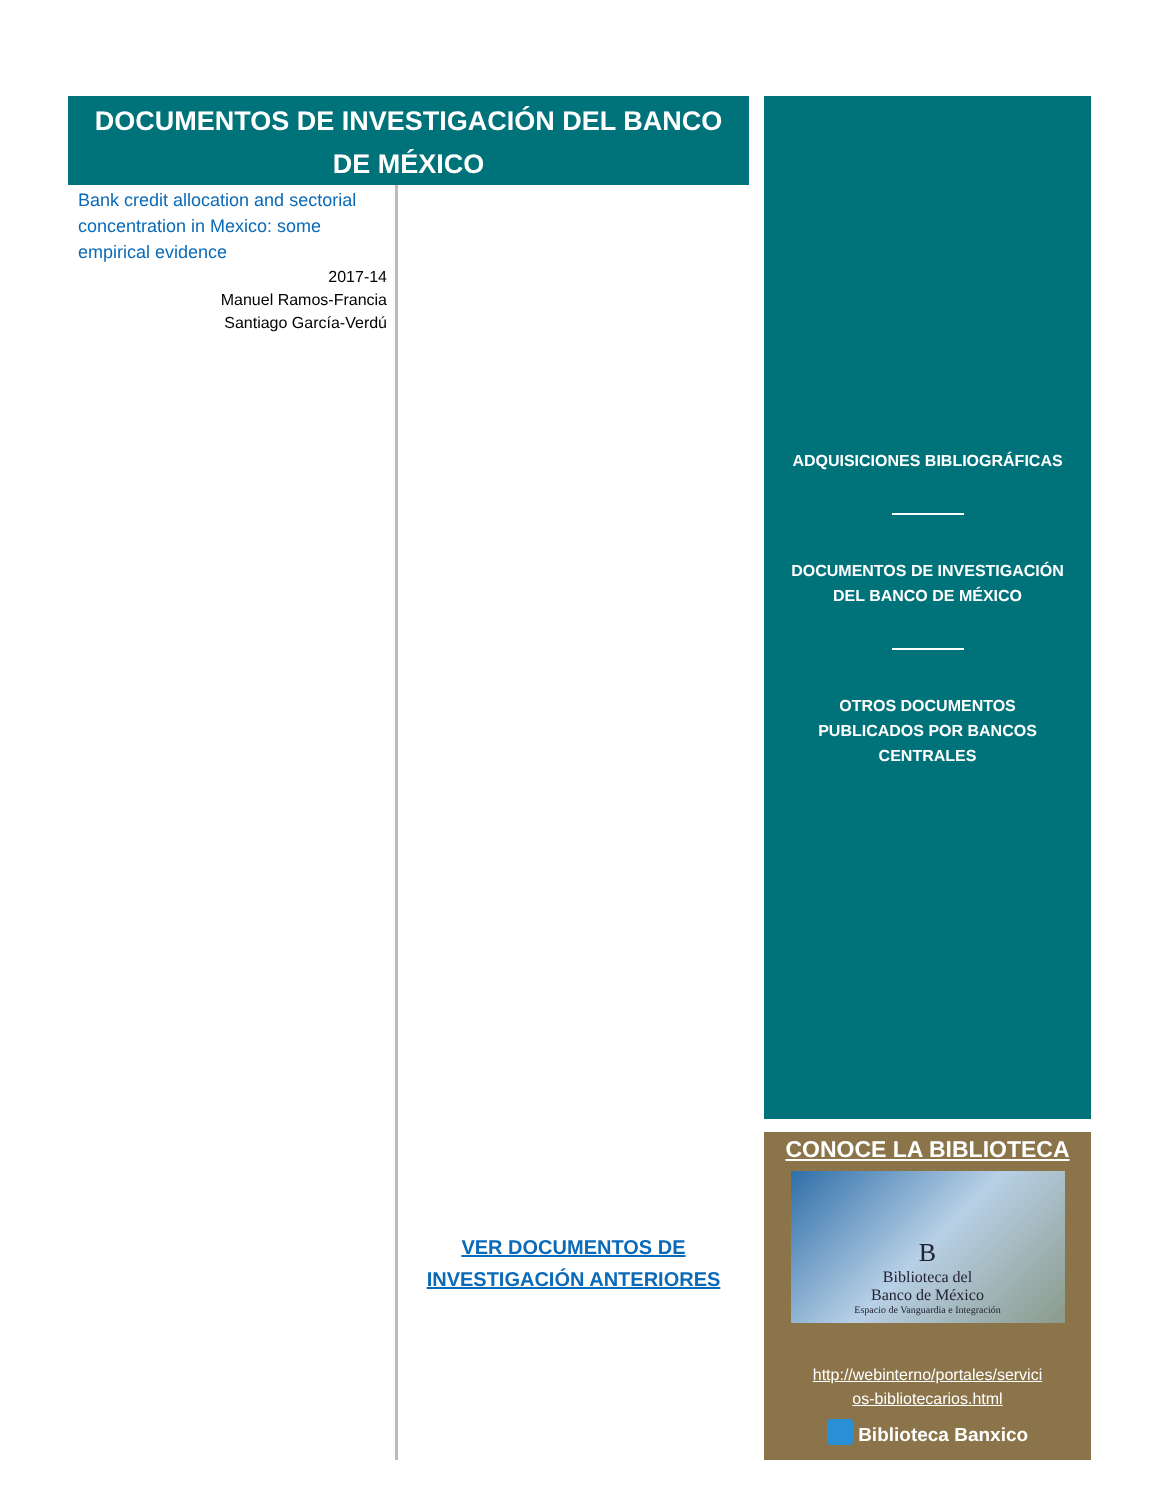DOCUMENTOS DE INVESTIGACIÓN DEL BANCO DE MÉXICO
Bank credit allocation and sectorial concentration in Mexico: some empirical evidence
2017-14
Manuel Ramos-Francia
Santiago García-Verdú
VER DOCUMENTOS DE
INVESTIGACIÓN ANTERIORES
ADQUISICIONES BIBLIOGRÁFICAS
DOCUMENTOS DE INVESTIGACIÓN
DEL BANCO DE MÉXICO
OTROS DOCUMENTOS
PUBLICADOS POR BANCOS
CENTRALES
CONOCE LA BIBLIOTECA
B
Biblioteca del
Banco de México
Espacio de Vanguardia e Integración
http://webinterno/portales/servici
os-bibliotecarios.html
Biblioteca Banxico